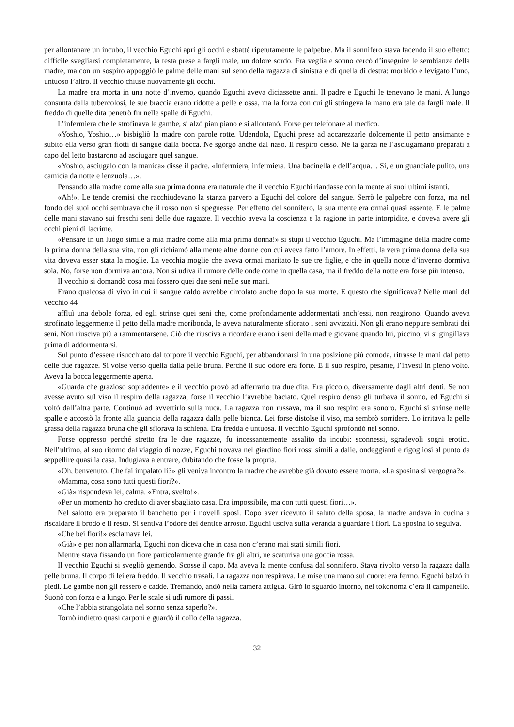per allontanare un incubo, il vecchio Eguchi aprì gli occhi e sbatté ripetutamente le palpebre. Ma il sonnifero stava facendo il suo effetto: difficile svegliarsi completamente, la testa prese a fargli male, un dolore sordo. Fra veglia e sonno cercò d’inseguire le sembianze della madre, ma con un sospiro appoggiò le palme delle mani sul seno della ragazza di sinistra e di quella di destra: morbido e levigato l’uno, untuoso l’altro. Il vecchio chiuse nuovamente gli occhi.
La madre era morta in una notte d’inverno, quando Eguchi aveva diciassette anni. Il padre e Eguchi le tenevano le mani. A lungo consunta dalla tubercolosi, le sue braccia erano ridotte a pelle e ossa, ma la forza con cui gli stringeva la mano era tale da fargli male. Il freddo di quelle dita penetrò fin nelle spalle di Eguchi.
L’infermiera che le strofinava le gambe, si alzò pian piano e si allontanò. Forse per telefonare al medico.
«Yoshio, Yoshio…» bisbigliò la madre con parole rotte. Udendola, Eguchi prese ad accarezzarle dolcemente il petto ansimante e subito ella versò gran fiotti di sangue dalla bocca. Ne sgorgò anche dal naso. Il respiro cessò. Né la garza né l’asciugamano preparati a capo del letto bastarono ad asciugare quel sangue.
«Yoshio, asciugalo con la manica» disse il padre. «Infermiera, infermiera. Una bacinella e dell’acqua… Sì, e un guanciale pulito, una camicia da notte e lenzuola…».
Pensando alla madre come alla sua prima donna era naturale che il vecchio Eguchi riandasse con la mente ai suoi ultimi istanti.
«Ah!». Le tende cremisi che racchiudevano la stanza parvero a Eguchi del colore del sangue. Serrò le palpebre con forza, ma nel fondo dei suoi occhi sembrava che il rosso non si spegnesse. Per effetto del sonnifero, la sua mente era ormai quasi assente. E le palme delle mani stavano sui freschi seni delle due ragazze. Il vecchio aveva la coscienza e la ragione in parte intorpidite, e doveva avere gli occhi pieni di lacrime.
«Pensare in un luogo simile a mia madre come alla mia prima donna!» si stupì il vecchio Eguchi. Ma l’immagine della madre come la prima donna della sua vita, non gli richiamò alla mente altre donne con cui aveva fatto l’amore. In effetti, la vera prima donna della sua vita doveva esser stata la moglie. La vecchia moglie che aveva ormai maritato le sue tre figlie, e che in quella notte d’inverno dormiva sola. No, forse non dormiva ancora. Non si udiva il rumore delle onde come in quella casa, ma il freddo della notte era forse più intenso.
Il vecchio si domandò cosa mai fossero quei due seni nelle sue mani.
Erano qualcosa di vivo in cui il sangue caldo avrebbe circolato anche dopo la sua morte. E questo che significava? Nelle mani del vecchio 44
affluì una debole forza, ed egli strinse quei seni che, come profondamente addormentati anch’essi, non reagirono. Quando aveva strofinato leggermente il petto della madre moribonda, le aveva naturalmente sfiorato i seni avvizziti. Non gli erano neppure sembrati dei seni. Non riusciva più a rammentarsene. Ciò che riusciva a ricordare erano i seni della madre giovane quando lui, piccino, vi si gingillava prima di addormentarsi.
Sul punto d’essere risucchiato dal torpore il vecchio Eguchi, per abbandonarsi in una posizione più comoda, ritrasse le mani dal petto delle due ragazze. Si volse verso quella dalla pelle bruna. Perché il suo odore era forte. E il suo respiro, pesante, l’investì in pieno volto. Aveva la bocca leggermente aperta.
«Guarda che grazioso sopraddente» e il vecchio provò ad afferrarlo tra due dita. Era piccolo, diversamente dagli altri denti. Se non avesse avuto sul viso il respiro della ragazza, forse il vecchio l’avrebbe baciato. Quel respiro denso gli turbava il sonno, ed Eguchi si voltò dall’altra parte. Continuò ad avvertirlo sulla nuca. La ragazza non russava, ma il suo respiro era sonoro. Eguchi si strinse nelle spalle e accostò la fronte alla guancia della ragazza dalla pelle bianca. Lei forse distolse il viso, ma sembrò sorridere. Lo irritava la pelle grassa della ragazza bruna che gli sfiorava la schiena. Era fredda e untuosa. Il vecchio Eguchi sprofondò nel sonno.
Forse oppresso perché stretto fra le due ragazze, fu incessantemente assalito da incubi: sconnessi, sgradevoli sogni erotici. Nell’ultimo, al suo ritorno dal viaggio di nozze, Eguchi trovava nel giardino fiori rossi simili a dalie, ondeggianti e rigogliosi al punto da seppellire quasi la casa. Indugiava a entrare, dubitando che fosse la propria.
«Oh, benvenuto. Che fai impalato lì?» gli veniva incontro la madre che avrebbe già dovuto essere morta. «La sposina si vergogna?».
«Mamma, cosa sono tutti questi fiori?».
«Già» rispondeva lei, calma. «Entra, svelto!».
«Per un momento ho creduto di aver sbagliato casa. Era impossibile, ma con tutti questi fiori…».
Nel salotto era preparato il banchetto per i novelli sposi. Dopo aver ricevuto il saluto della sposa, la madre andava in cucina a riscaldare il brodo e il resto. Si sentiva l’odore del dentice arrosto. Eguchi usciva sulla veranda a guardare i fiori. La sposina lo seguiva.
«Che bei fiori!» esclamava lei.
«Già» e per non allarmarla, Eguchi non diceva che in casa non c’erano mai stati simili fiori.
Mentre stava fissando un fiore particolarmente grande fra gli altri, ne scaturiva una goccia rossa.
Il vecchio Eguchi si svegliò gemendo. Scosse il capo. Ma aveva la mente confusa dal sonnifero. Stava rivolto verso la ragazza dalla pelle bruna. Il corpo di lei era freddo. Il vecchio trasalì. La ragazza non respirava. Le mise una mano sul cuore: era fermo. Eguchi balzò in piedi. Le gambe non gli ressero e cadde. Tremando, andò nella camera attigua. Girò lo sguardo intorno, nel tokonoma c’era il campanello. Suonò con forza e a lungo. Per le scale si udì rumore di passi.
«Che l’abbia strangolata nel sonno senza saperlo?».
Tornò indietro quasi carponi e guardò il collo della ragazza.
32